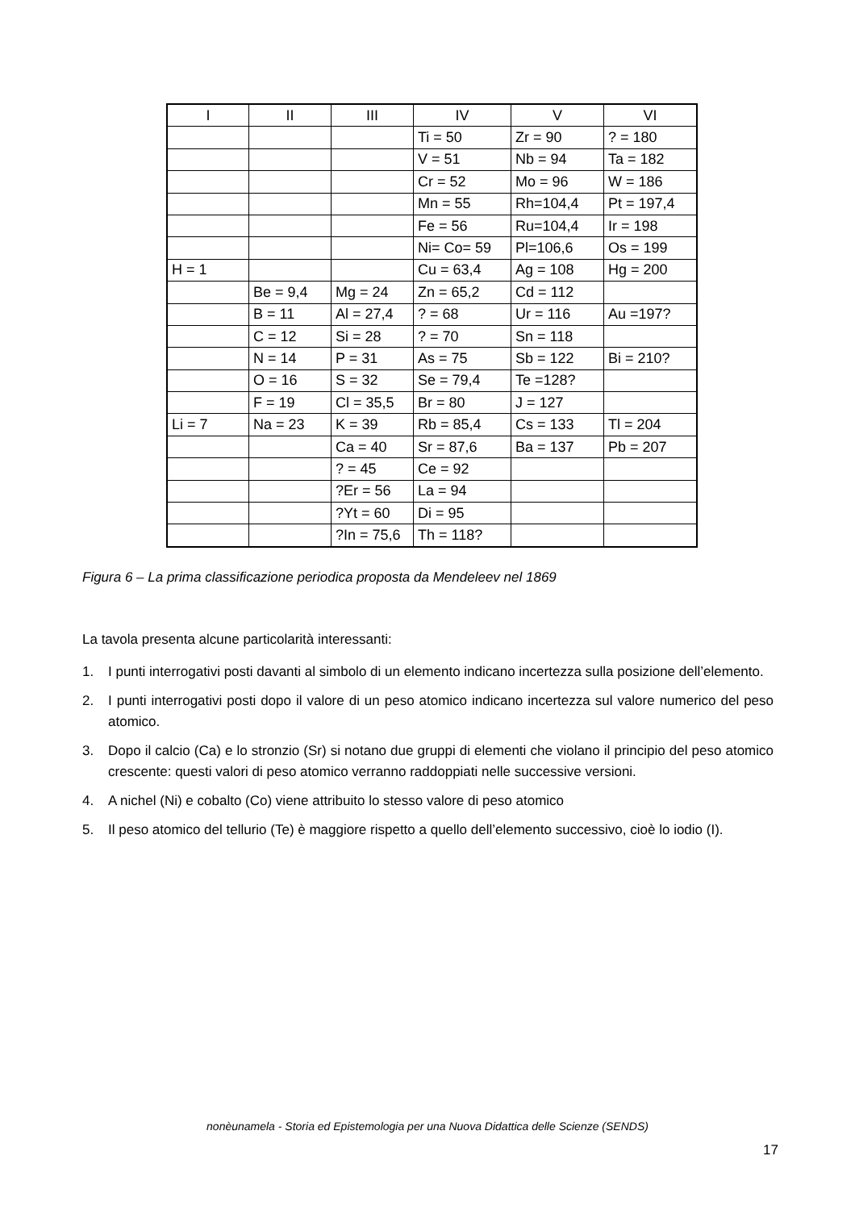| I | II | III | IV | V | VI |
| --- | --- | --- | --- | --- | --- |
| | | | Ti = 50 | Zr = 90 | ? = 180 |
| | | | V = 51 | Nb = 94 | Ta = 182 |
| | | | Cr = 52 | Mo = 96 | W = 186 |
| | | | Mn = 55 | Rh=104,4 | Pt = 197,4 |
| | | | Fe = 56 | Ru=104,4 | Ir = 198 |
| | | | Ni= Co= 59 | Pl=106,6 | Os = 199 |
| H = 1 | | | Cu = 63,4 | Ag = 108 | Hg = 200 |
| | Be = 9,4 | Mg = 24 | Zn = 65,2 | Cd = 112 | |
| | B = 11 | Al = 27,4 | ? = 68 | Ur = 116 | Au =197? |
| | C = 12 | Si = 28 | ? = 70 | Sn = 118 | |
| | N = 14 | P = 31 | As = 75 | Sb = 122 | Bi = 210? |
| | O = 16 | S = 32 | Se = 79,4 | Te =128? | |
| | F = 19 | Cl = 35,5 | Br = 80 | J = 127 | |
| Li = 7 | Na = 23 | K = 39 | Rb = 85,4 | Cs = 133 | Tl = 204 |
| | | Ca = 40 | Sr = 87,6 | Ba = 137 | Pb = 207 |
| | | ? = 45 | Ce = 92 | | |
| | | ?Er = 56 | La = 94 | | |
| | | ?Yt = 60 | Di = 95 | | |
| | | ?In = 75,6 | Th = 118? | | |
Figura 6 – La prima classificazione periodica proposta da Mendeleev nel 1869
La tavola presenta alcune particolarità interessanti:
1. I punti interrogativi posti davanti al simbolo di un elemento indicano incertezza sulla posizione dell’elemento.
2. I punti interrogativi posti dopo il valore di un peso atomico indicano incertezza sul valore numerico del peso atomico.
3. Dopo il calcio (Ca) e lo stronzio (Sr) si notano due gruppi di elementi che violano il principio del peso atomico crescente: questi valori di peso atomico verranno raddoppiati nelle successive versioni.
4. A nichel (Ni) e cobalto (Co) viene attribuito lo stesso valore di peso atomico
5. Il peso atomico del tellurio (Te) è maggiore rispetto a quello dell’elemento successivo, cioè lo iodio (I).
nonèunamela - Storia ed Epistemologia per una Nuova Didattica delle Scienze (SENDS)
17